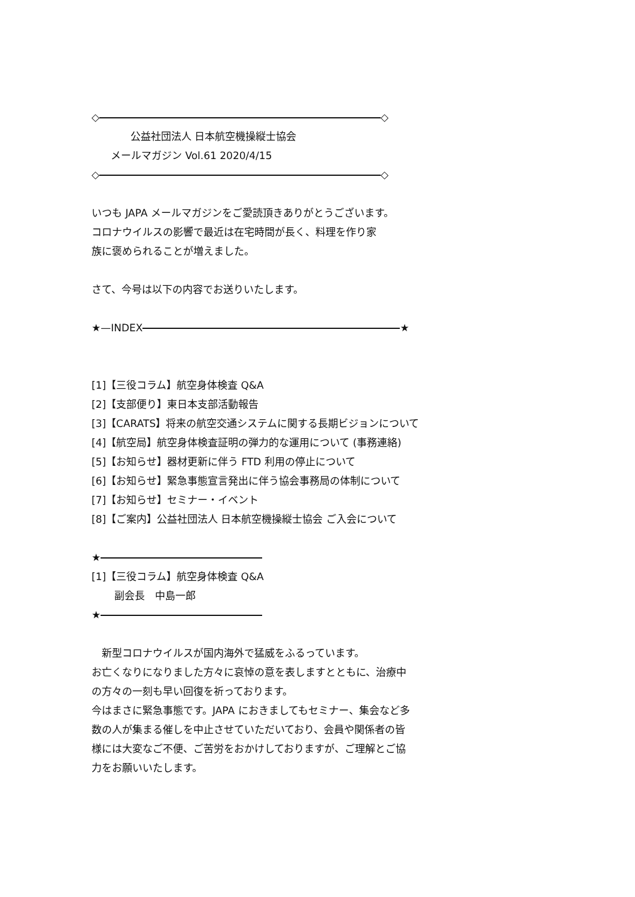◇ ◇
公益社団法人 日本航空機操縦士協会
メールマガジン Vol.61 2020/4/15
◇ ◇
いつも JAPA メールマガジンをご愛読頂きありがとうございます。
コロナウイルスの影響で最近は在宅時間が長く、料理を作り家
族に褒められることが増えました。
さて、今号は以下の内容でお送りいたします。
★—INDEX ★
[1]【三役コラム】航空身体検査 Q&A
[2]【支部便り】東日本支部活動報告
[3]【CARATS】将来の航空交通システムに関する長期ビジョンについて
[4]【航空局】航空身体検査証明の弾力的な運用について (事務連絡)
[5]【お知らせ】器材更新に伴う FTD 利用の停止について
[6]【お知らせ】緊急事態宣言発出に伴う協会事務局の体制について
[7]【お知らせ】セミナー・イベント
[8]【ご案内】公益社団法人 日本航空機操縦士協会 ご入会について
★
[1]【三役コラム】航空身体検査 Q&A
副会長　中島一郎
★
　新型コロナウイルスが国内海外で猛威をふるっています。
お亡くなりになりました方々に哀悼の意を表しますとともに、治療中
の方々の一刻も早い回復を祈っております。
今はまさに緊急事態です。JAPA におきましてもセミナー、集会など多
数の人が集まる催しを中止させていただいており、会員や関係者の皆
様には大変なご不便、ご苦労をおかけしておりますが、ご理解とご協
力をお願いいたします。